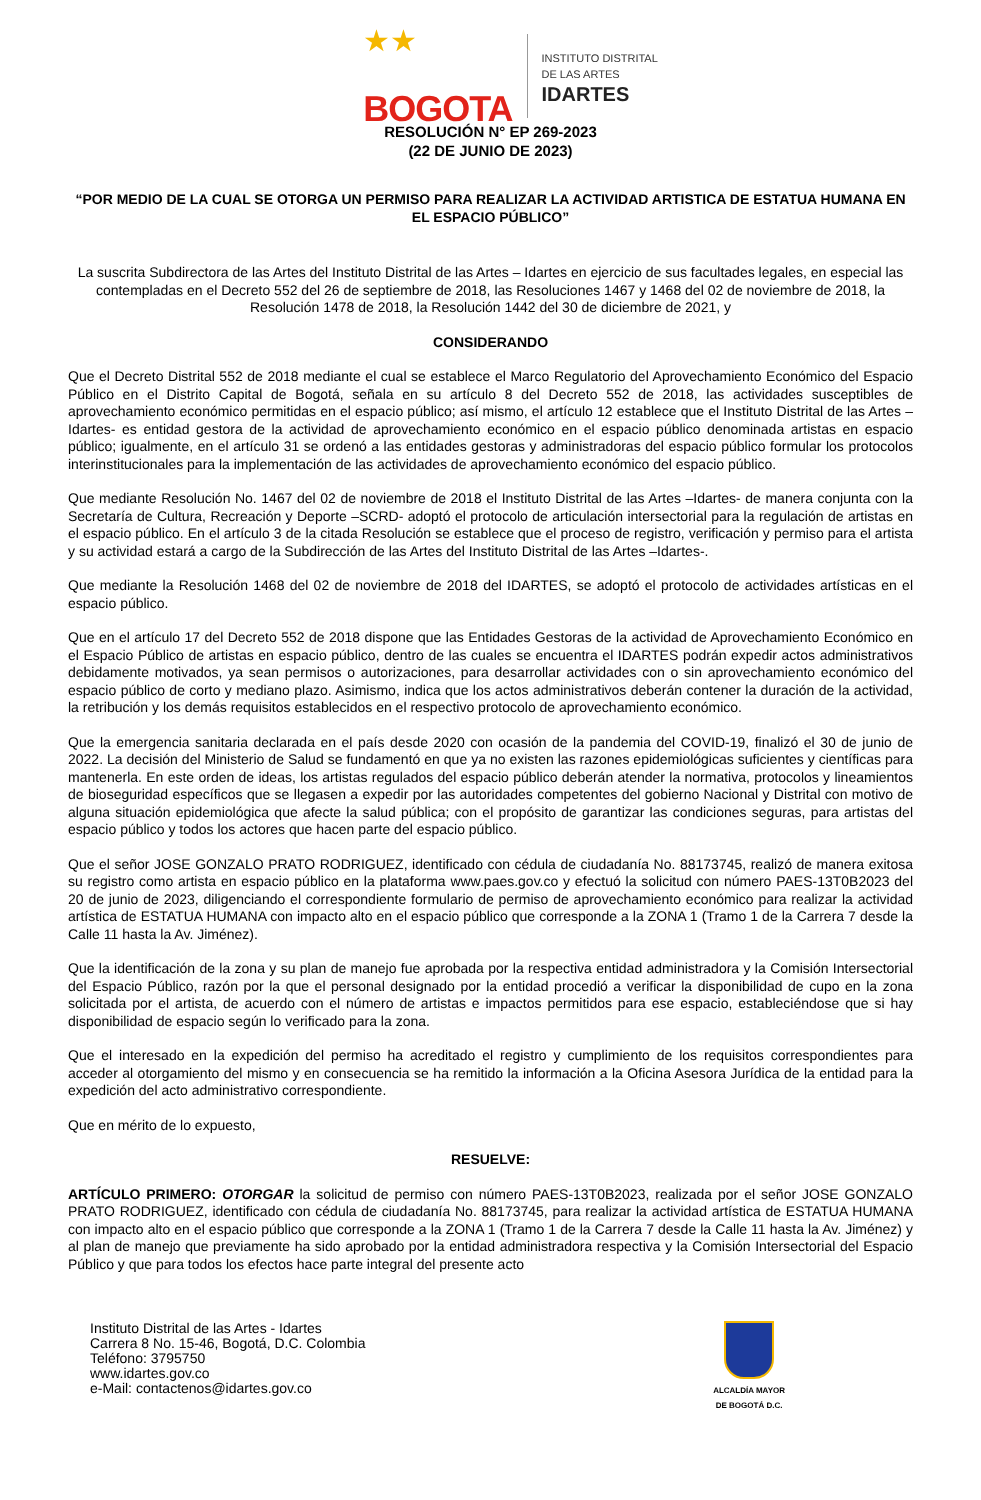★★
BOGOTA
INSTITUTO DISTRITAL
DE LAS ARTES
IDARTES
RESOLUCIÓN N° EP 269-2023
(22 DE JUNIO DE 2023)
“POR MEDIO DE LA CUAL SE OTORGA UN PERMISO PARA REALIZAR LA ACTIVIDAD ARTISTICA DE ESTATUA HUMANA EN EL ESPACIO PÚBLICO”
La suscrita Subdirectora de las Artes del Instituto Distrital de las Artes – Idartes en ejercicio de sus facultades legales, en especial las contempladas en el Decreto 552 del 26 de septiembre de 2018, las Resoluciones 1467 y 1468 del 02 de noviembre de 2018, la Resolución 1478 de 2018, la Resolución 1442 del 30 de diciembre de 2021, y
CONSIDERANDO
Que el Decreto Distrital 552 de 2018 mediante el cual se establece el Marco Regulatorio del Aprovechamiento Económico del Espacio Público en el Distrito Capital de Bogotá, señala en su artículo 8 del Decreto 552 de 2018, las actividades susceptibles de aprovechamiento económico permitidas en el espacio público; así mismo, el artículo 12 establece que el Instituto Distrital de las Artes – Idartes- es entidad gestora de la actividad de aprovechamiento económico en el espacio público denominada artistas en espacio público; igualmente, en el artículo 31 se ordenó a las entidades gestoras y administradoras del espacio público formular los protocolos interinstitucionales para la implementación de las actividades de aprovechamiento económico del espacio público.
Que mediante Resolución No. 1467 del 02 de noviembre de 2018 el Instituto Distrital de las Artes –Idartes- de manera conjunta con la Secretaría de Cultura, Recreación y Deporte –SCRD- adoptó el protocolo de articulación intersectorial para la regulación de artistas en el espacio público. En el artículo 3 de la citada Resolución se establece que el proceso de registro, verificación y permiso para el artista y su actividad estará a cargo de la Subdirección de las Artes del Instituto Distrital de las Artes –Idartes-.
Que mediante la Resolución 1468 del 02 de noviembre de 2018 del IDARTES, se adoptó el protocolo de actividades artísticas en el espacio público.
Que en el artículo 17 del Decreto 552 de 2018 dispone que las Entidades Gestoras de la actividad de Aprovechamiento Económico en el Espacio Público de artistas en espacio público, dentro de las cuales se encuentra el IDARTES podrán expedir actos administrativos debidamente motivados, ya sean permisos o autorizaciones, para desarrollar actividades con o sin aprovechamiento económico del espacio público de corto y mediano plazo. Asimismo, indica que los actos administrativos deberán contener la duración de la actividad, la retribución y los demás requisitos establecidos en el respectivo protocolo de aprovechamiento económico.
Que la emergencia sanitaria declarada en el país desde 2020 con ocasión de la pandemia del COVID-19, finalizó el 30 de junio de 2022. La decisión del Ministerio de Salud se fundamentó en que ya no existen las razones epidemiológicas suficientes y científicas para mantenerla. En este orden de ideas, los artistas regulados del espacio público deberán atender la normativa, protocolos y lineamientos de bioseguridad específicos que se llegasen a expedir por las autoridades competentes del gobierno Nacional y Distrital con motivo de alguna situación epidemiológica que afecte la salud pública; con el propósito de garantizar las condiciones seguras, para artistas del espacio público y todos los actores que hacen parte del espacio público.
Que el señor JOSE GONZALO PRATO RODRIGUEZ, identificado con cédula de ciudadanía No. 88173745, realizó de manera exitosa su registro como artista en espacio público en la plataforma www.paes.gov.co y efectuó la solicitud con número PAES-13T0B2023 del 20 de junio de 2023, diligenciando el correspondiente formulario de permiso de aprovechamiento económico para realizar la actividad artística de ESTATUA HUMANA con impacto alto en el espacio público que corresponde a la ZONA 1 (Tramo 1 de la Carrera 7 desde la Calle 11 hasta la Av. Jiménez).
Que la identificación de la zona y su plan de manejo fue aprobada por la respectiva entidad administradora y la Comisión Intersectorial del Espacio Público, razón por la que el personal designado por la entidad procedió a verificar la disponibilidad de cupo en la zona solicitada por el artista, de acuerdo con el número de artistas e impactos permitidos para ese espacio, estableciéndose que si hay disponibilidad de espacio según lo verificado para la zona.
Que el interesado en la expedición del permiso ha acreditado el registro y cumplimiento de los requisitos correspondientes para acceder al otorgamiento del mismo y en consecuencia se ha remitido la información a la Oficina Asesora Jurídica de la entidad para la expedición del acto administrativo correspondiente.
Que en mérito de lo expuesto,
RESUELVE:
ARTÍCULO PRIMERO: OTORGAR la solicitud de permiso con número PAES-13T0B2023, realizada por el señor JOSE GONZALO PRATO RODRIGUEZ, identificado con cédula de ciudadanía No. 88173745, para realizar la actividad artística de ESTATUA HUMANA con impacto alto en el espacio público que corresponde a la ZONA 1 (Tramo 1 de la Carrera 7 desde la Calle 11 hasta la Av. Jiménez) y al plan de manejo que previamente ha sido aprobado por la entidad administradora respectiva y la Comisión Intersectorial del Espacio Público y que para todos los efectos hace parte integral del presente acto
Instituto Distrital de las Artes - Idartes
Carrera 8 No. 15-46, Bogotá, D.C. Colombia
Teléfono: 3795750
www.idartes.gov.co
e-Mail: contactenos@idartes.gov.co
ALCALDÍA MAYOR
DE BOGOTÁ D.C.